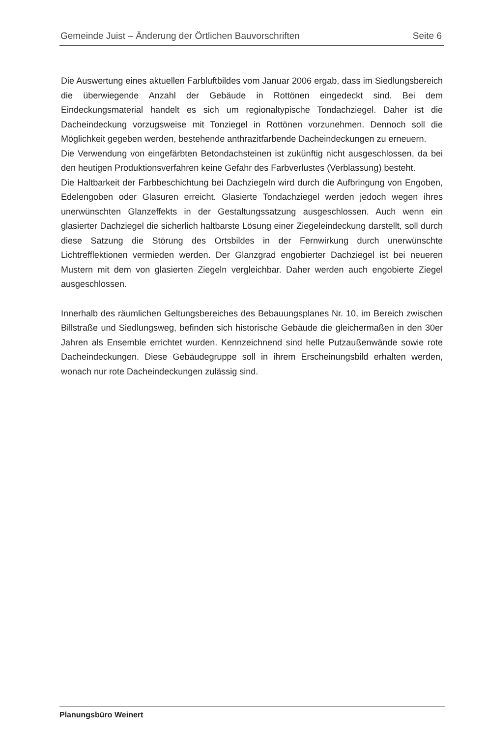Gemeinde Juist – Änderung der Örtlichen Bauvorschriften Seite 6
Die Auswertung eines aktuellen Farbluftbildes vom Januar 2006 ergab, dass im Siedlungsbereich die überwiegende Anzahl der Gebäude in Rottönen eingedeckt sind. Bei dem Eindeckungsmaterial handelt es sich um regionaltypische Tondachziegel. Daher ist die Dacheindeckung vorzugsweise mit Tonziegel in Rottönen vorzunehmen. Dennoch soll die Möglichkeit gegeben werden, bestehende anthrazitfarbende Dacheindeckungen zu erneuern.
Die Verwendung von eingefärbten Betondachsteinen ist zukünftig nicht ausgeschlossen, da bei den heutigen Produktionsverfahren keine Gefahr des Farbverlustes (Verblassung) besteht.
Die Haltbarkeit der Farbbeschichtung bei Dachziegeln wird durch die Aufbringung von Engoben, Edelengoben oder Glasuren erreicht. Glasierte Tondachziegel werden jedoch wegen ihres unerwünschten Glanzeffekts in der Gestaltungssatzung ausgeschlossen. Auch wenn ein glasierter Dachziegel die sicherlich haltbarste Lösung einer Ziegeleindeckung darstellt, soll durch diese Satzung die Störung des Ortsbildes in der Fernwirkung durch unerwünschte Lichtrefflektionen vermieden werden. Der Glanzgrad engobierter Dachziegel ist bei neueren Mustern mit dem von glasierten Ziegeln vergleichbar. Daher werden auch engobierte Ziegel ausgeschlossen.
Innerhalb des räumlichen Geltungsbereiches des Bebauungsplanes Nr. 10, im Bereich zwischen Billstraße und Siedlungsweg, befinden sich historische Gebäude die gleichermaßen in den 30er Jahren als Ensemble errichtet wurden. Kennzeichnend sind helle Putzaußenwände sowie rote Dacheindeckungen. Diese Gebäudegruppe soll in ihrem Erscheinungsbild erhalten werden, wonach nur rote Dacheindeckungen zulässig sind.
Planungsbüro Weinert